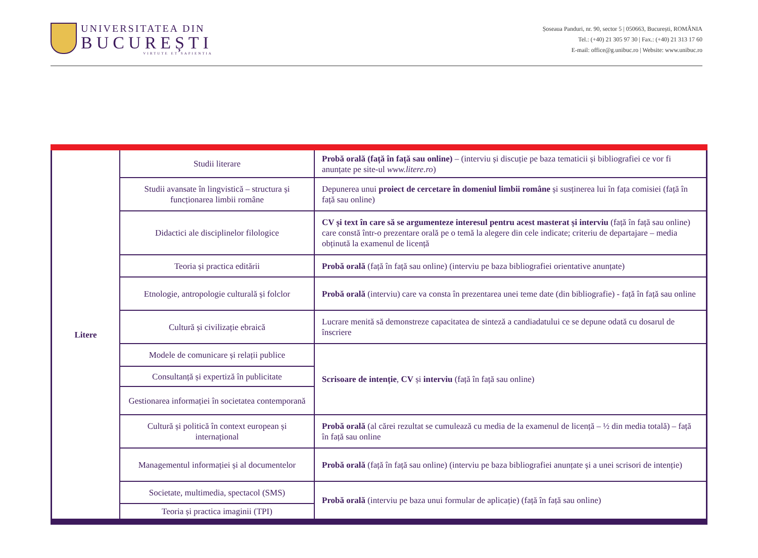UNIVERSITATEA DIN
BUCUREȘTI
VIRTUTE ET SAPIENTIA
Șoseaua Panduri, nr. 90, sector 5 | 050663, București, ROMÂNIA
Tel.: (+40) 21 305 97 30 | Fax.: (+40) 21 313 17 60
E-mail: office@g.unibuc.ro | Website: www.unibuc.ro
| Litere | Studii literare | Probă orală (față în față sau online) – (interviu și discuție pe baza tematicii și bibliografiei ce vor fi anunțate pe site-ul www.litere.ro ) |
| | Studii avansate în lingvistică – structura și funcționarea limbii române | Depunerea unui proiect de cercetare în domeniul limbii române și susținerea lui în fața comisiei (față în față sau online) |
| | Didactici ale disciplinelor filologice | CV și text în care să se argumenteze interesul pentru acest masterat și interviu (față în față sau online) care constă într-o prezentare orală pe o temă la alegere din cele indicate; criteriu de departajare – media obținută la examenul de licență |
| | Teoria și practica editării | Probă orală (față în față sau online) (interviu pe baza bibliografiei orientative anunțate) |
| | Etnologie, antropologie culturală și folclor | Probă orală (interviu) care va consta în prezentarea unei teme date (din bibliografie) - față în față sau online |
| | Cultură și civilizație ebraică | Lucrare menită să demonstreze capacitatea de sinteză a candiadatului ce se depune odată cu dosarul de înscriere |
| | Modele de comunicare și relații publice | Scrisoare de intenție , CV și interviu (față în față sau online) |
| | Consultanță și expertiză în publicitate | |
| | Gestionarea informației în societatea contemporană | |
| | Cultură și politică în context european și internațional | Probă orală (al cărei rezultat se cumulează cu media de la examenul de licență – ½ din media totală) – față în față sau online |
| | Managementul informației și al documentelor | Probă orală (față în față sau online) (interviu pe baza bibliografiei anunțate și a unei scrisori de intenție) |
| | Societate, multimedia, spectacol (SMS) | Probă orală (interviu pe baza unui formular de aplicație) (față în față sau online) |
| | Teoria și practica imaginii (TPI) | |